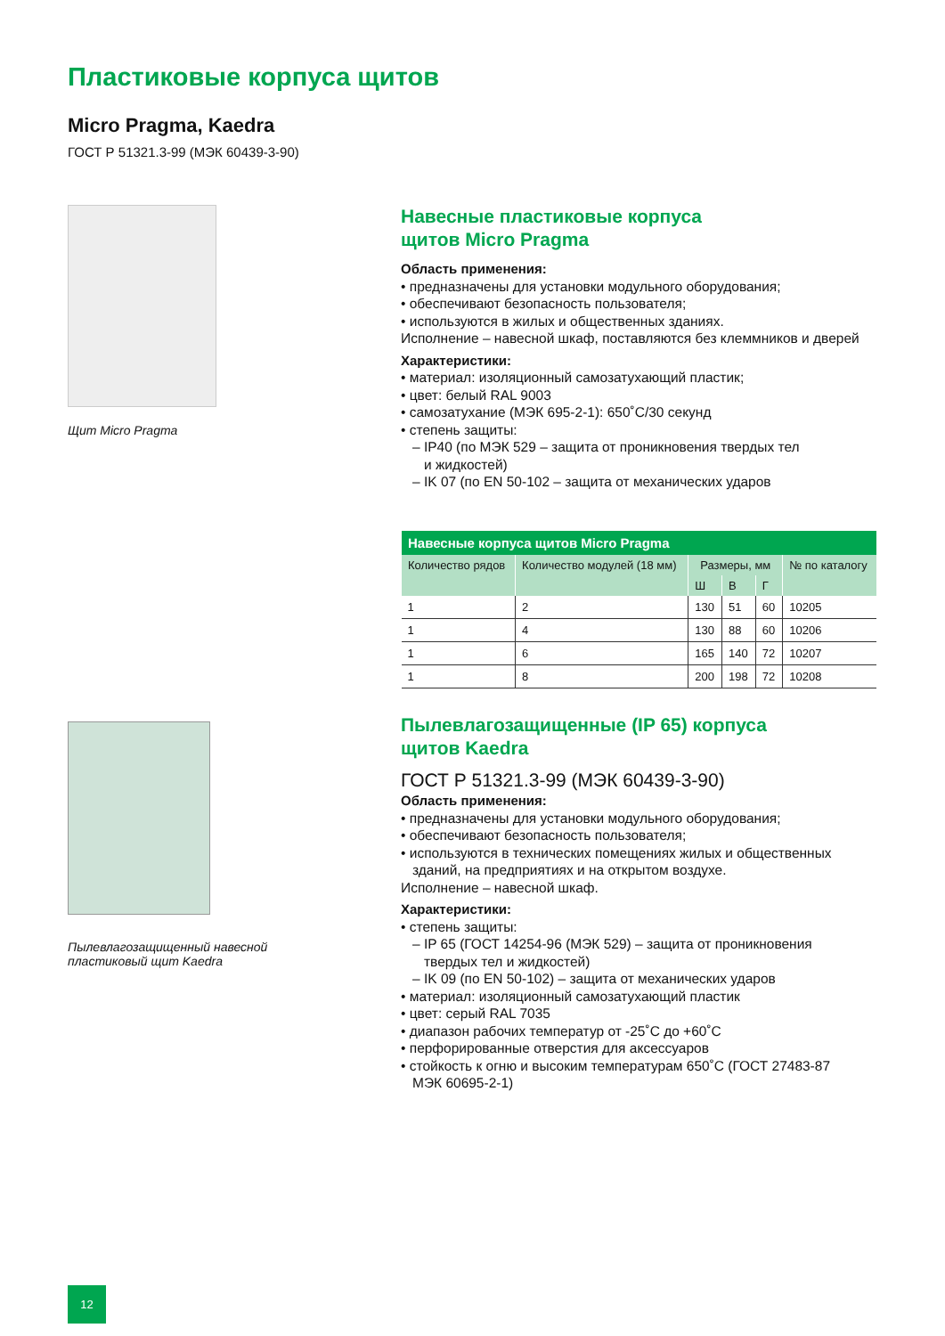Пластиковые корпуса щитов
Micro Pragma, Kaedra
ГОСТ Р 51321.3-99 (МЭК 60439-3-90)
Щит Micro Pragma
Навесные пластиковые корпуса
щитов Micro Pragma
Область применения:
• предназначены для установки модульного оборудования;
• обеспечивают безопасность пользователя;
• используются в жилых и общественных зданиях.
Исполнение – навесной шкаф, поставляются без клеммников и дверей
Характеристики:
• материал: изоляционный самозатухающий пластик;
• цвет: белый RAL 9003
• самозатухание (МЭК 695-2-1): 650˚C/30 секунд
• степень защиты:
– IP40 (по МЭК 529 – защита от проникновения твердых тел
и жидкостей)
– IK 07 (по EN 50-102 – защита от механических ударов
| Навесные корпуса щитов Micro Pragma | | | | | |
| --- | --- | --- | --- | --- | --- |
| Количество рядов | Количество модулей (18 мм) | Размеры, мм | | | № по каталогу |
| | | Ш | В | Г | |
| 1 | 2 | 130 | 51 | 60 | 10205 |
| 1 | 4 | 130 | 88 | 60 | 10206 |
| 1 | 6 | 165 | 140 | 72 | 10207 |
| 1 | 8 | 200 | 198 | 72 | 10208 |
Пылевлагозащищенный навесной пластиковый щит Kaedra
Пылевлагозащищенные (IP 65) корпуса
щитов Kaedra
ГОСТ Р 51321.3-99 (МЭК 60439-3-90)
Область применения:
• предназначены для установки модульного оборудования;
• обеспечивают безопасность пользователя;
• используются в технических помещениях жилых и общественных
зданий, на предприятиях и на открытом воздухе.
Исполнение – навесной шкаф.
Характеристики:
• степень защиты:
– IP 65 (ГОСТ 14254-96 (МЭК 529) – защита от проникновения
твердых тел и жидкостей)
– IK 09 (по EN 50-102) – защита от механических ударов
• материал: изоляционный самозатухающий пластик
• цвет: серый RAL 7035
• диапазон рабочих температур от -25˚C до +60˚C
• перфорированные отверстия для аксессуаров
• стойкость к огню и высоким температурам 650˚C (ГОСТ 27483-87
МЭК 60695-2-1)
12